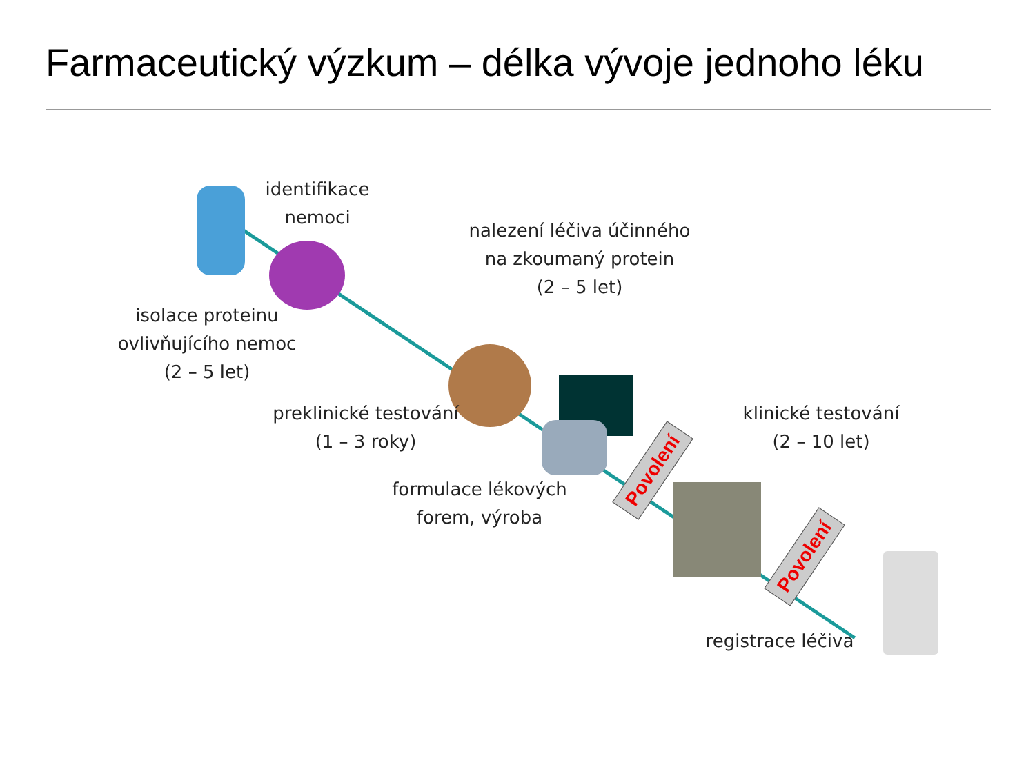Farmaceutický výzkum – délka vývoje jednoho léku
identifikace
nemoci
nalezení léčiva účinného
na zkoumaný protein
(2 – 5 let)
isolace proteinu
ovlivňujícího nemoc
(2 – 5 let)
preklinické testování
(1 – 3 roky)
formulace lékových
forem, výroba
klinické testování
(2 – 10 let)
Povolení
Povolení
registrace léčiva